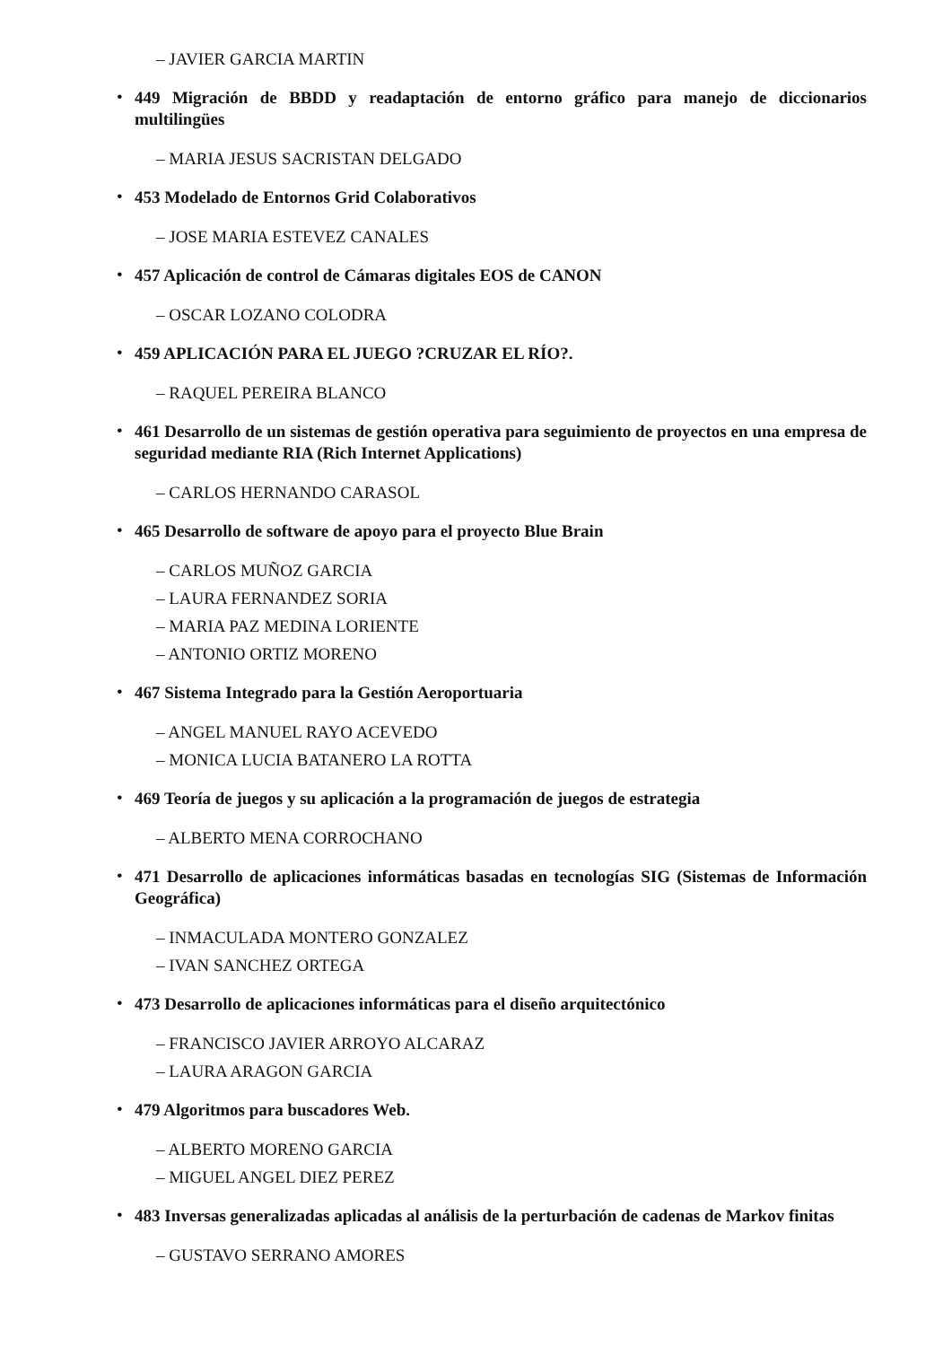– JAVIER GARCIA MARTIN
•
449 Migración de BBDD y readaptación de entorno gráfico para manejo de diccionarios multilingües
– MARIA JESUS SACRISTAN DELGADO
•
453 Modelado de Entornos Grid Colaborativos
– JOSE MARIA ESTEVEZ CANALES
•
457 Aplicación de control de Cámaras digitales EOS de CANON
– OSCAR LOZANO COLODRA
•
459 APLICACIÓN PARA EL JUEGO ?CRUZAR EL RÍO?.
– RAQUEL PEREIRA BLANCO
•
461 Desarrollo de un sistemas de gestión operativa para seguimiento de proyectos en una empresa de seguridad mediante RIA (Rich Internet Applications)
– CARLOS HERNANDO CARASOL
•
465 Desarrollo de software de apoyo para el proyecto Blue Brain
– CARLOS MUÑOZ GARCIA
– LAURA FERNANDEZ SORIA
– MARIA PAZ MEDINA LORIENTE
– ANTONIO ORTIZ MORENO
•
467 Sistema Integrado para la Gestión Aeroportuaria
– ANGEL MANUEL RAYO ACEVEDO
– MONICA LUCIA BATANERO LA ROTTA
•
469 Teoría de juegos y su aplicación a la programación de juegos de estrategia
– ALBERTO MENA CORROCHANO
•
471 Desarrollo de aplicaciones informáticas basadas en tecnologías SIG (Sistemas de Información Geográfica)
– INMACULADA MONTERO GONZALEZ
– IVAN SANCHEZ ORTEGA
•
473 Desarrollo de aplicaciones informáticas para el diseño arquitectónico
– FRANCISCO JAVIER ARROYO ALCARAZ
– LAURA ARAGON GARCIA
•
479 Algoritmos para buscadores Web.
– ALBERTO MORENO GARCIA
– MIGUEL ANGEL DIEZ PEREZ
•
483 Inversas generalizadas aplicadas al análisis de la perturbación de cadenas de Markov finitas
– GUSTAVO SERRANO AMORES